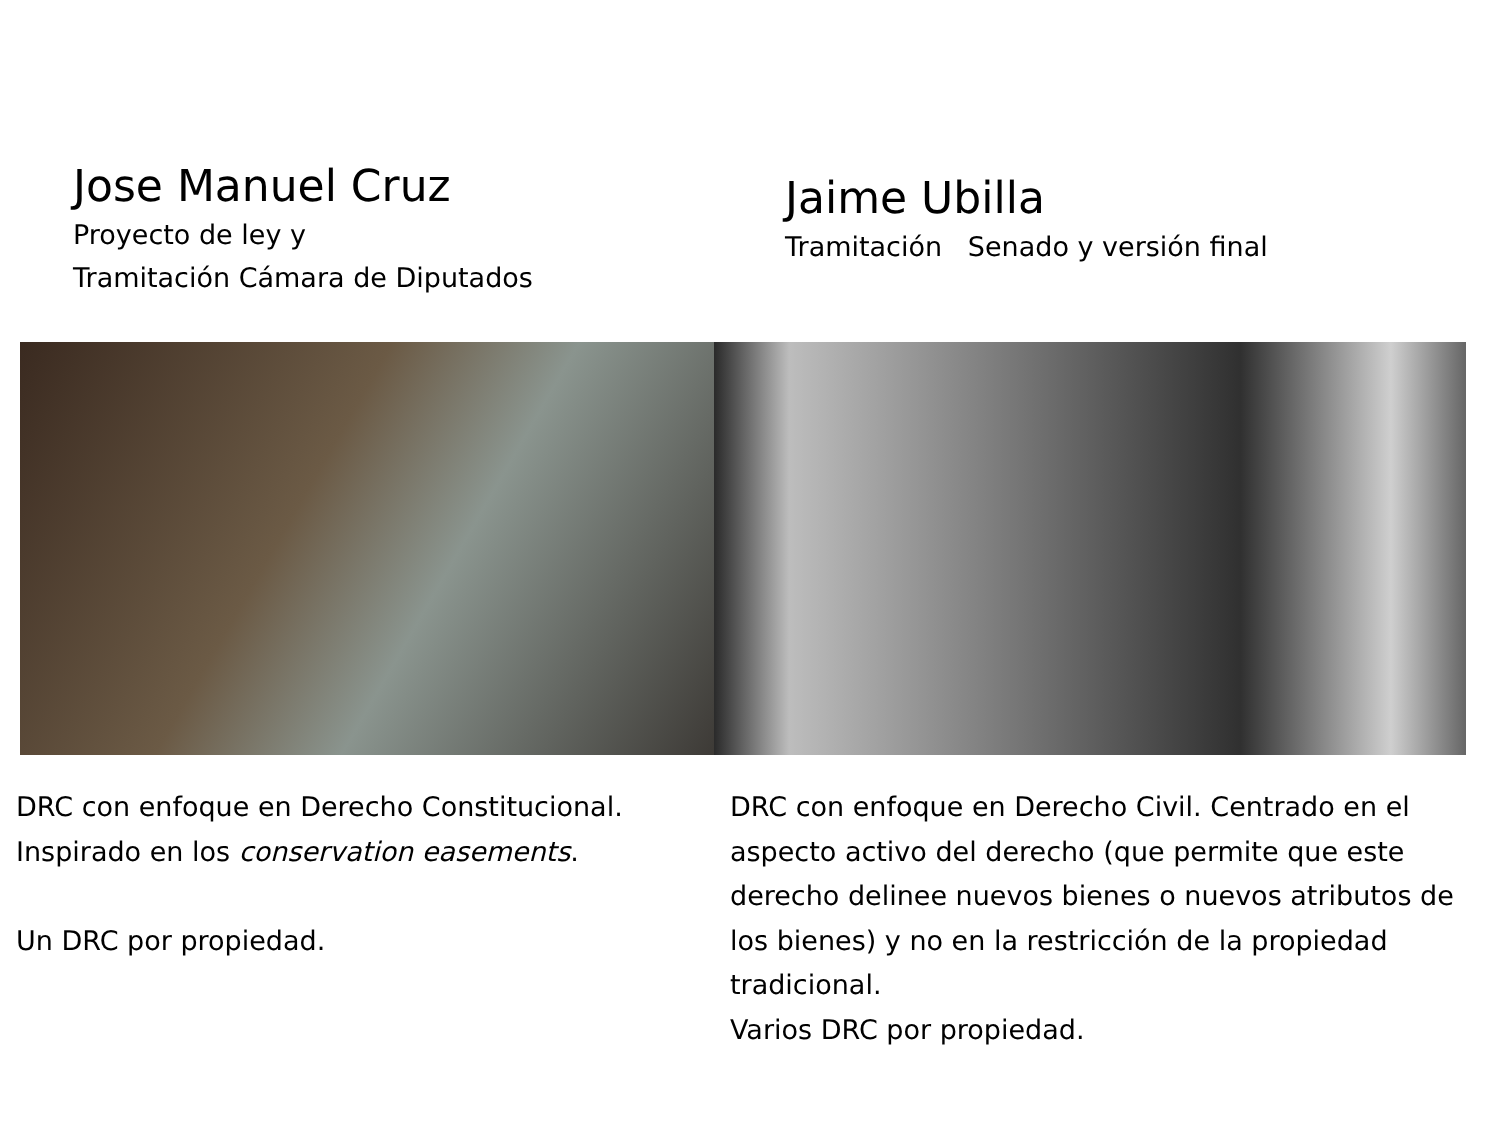Jose Manuel Cruz
Proyecto de ley y
Tramitación Cámara de Diputados
Jaime Ubilla
Tramitación Senado y versión final
DRC con enfoque en Derecho Constitucional. Inspirado en los conservation easements.
Un DRC por propiedad.
DRC con enfoque en Derecho Civil. Centrado en el aspecto activo del derecho (que permite que este derecho delinee nuevos bienes o nuevos atributos de los bienes) y no en la restricción de la propiedad tradicional.
Varios DRC por propiedad.